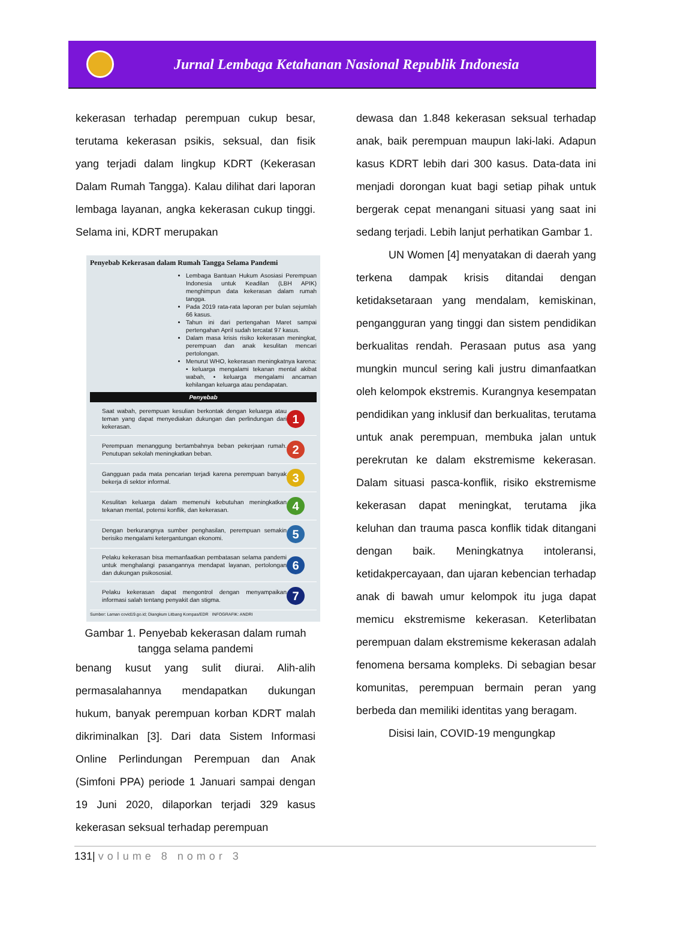Jurnal Lembaga Ketahanan Nasional Republik Indonesia
kekerasan terhadap perempuan cukup besar, terutama kekerasan psikis, seksual, dan fisik yang terjadi dalam lingkup KDRT (Kekerasan Dalam Rumah Tangga). Kalau dilihat dari laporan lembaga layanan, angka kekerasan cukup tinggi. Selama ini, KDRT merupakan
Penyebab Kekerasan dalam Rumah Tangga Selama Pandemi
Lembaga Bantuan Hukum Asosiasi Perempuan Indonesia untuk Keadilan (LBH APIK) menghimpun data kekerasan dalam rumah tangga.
Pada 2019 rata-rata laporan per bulan sejumlah 66 kasus.
Tahun ini dari pertengahan Maret sampai pertengahan April sudah tercatat 97 kasus.
Dalam masa krisis risiko kekerasan meningkat, perempuan dan anak kesulitan mencari pertolongan.
Menurut WHO, kekerasan meningkatnya karena: • keluarga mengalami tekanan mental akibat wabah, • keluarga mengalami ancaman kehilangan keluarga atau pendapatan.
Penyebab
Saat wabah, perempuan kesulian berkontak dengan keluarga atau teman yang dapat menyediakan dukungan dan perlindungan dari kekerasan. 1
Perempuan menanggung bertambahnya beban pekerjaan rumah. Penutupan sekolah meningkatkan beban. 2
Gangguan pada mata pencarian terjadi karena perempuan banyak bekerja di sektor informal. 3
Kesulitan keluarga dalam memenuhi kebutuhan meningkatkan tekanan mental, potensi konflik, dan kekerasan. 4
Dengan berkurangnya sumber penghasilan, perempuan semakin berisiko mengalami ketergantungan ekonomi. 5
Pelaku kekerasan bisa memanfaatkan pembatasan selama pandemi untuk menghalangi pasangannya mendapat layanan, pertolongan dan dukungan psikososial. 6
Pelaku kekerasan dapat mengontrol dengan menyampaikan informasi salah tentang penyakit dan stigma. 7
Sumber: Laman covid19.go.id; Diangkum Litbang Kompas/EDR INFOGRAFIK: ANDRI
Gambar 1. Penyebab kekerasan dalam rumah tangga selama pandemi
benang kusut yang sulit diurai. Alih-alih permasalahannya mendapatkan dukungan hukum, banyak perempuan korban KDRT malah dikriminalkan [3]. Dari data Sistem Informasi Online Perlindungan Perempuan dan Anak (Simfoni PPA) periode 1 Januari sampai dengan 19 Juni 2020, dilaporkan terjadi 329 kasus kekerasan seksual terhadap perempuan
dewasa dan 1.848 kekerasan seksual terhadap anak, baik perempuan maupun laki-laki. Adapun kasus KDRT lebih dari 300 kasus. Data-data ini menjadi dorongan kuat bagi setiap pihak untuk bergerak cepat menangani situasi yang saat ini sedang terjadi. Lebih lanjut perhatikan Gambar 1.
UN Women [4] menyatakan di daerah yang terkena dampak krisis ditandai dengan ketidaksetaraan yang mendalam, kemiskinan, pengangguran yang tinggi dan sistem pendidikan berkualitas rendah. Perasaan putus asa yang mungkin muncul sering kali justru dimanfaatkan oleh kelompok ekstremis. Kurangnya kesempatan pendidikan yang inklusif dan berkualitas, terutama untuk anak perempuan, membuka jalan untuk perekrutan ke dalam ekstremisme kekerasan. Dalam situasi pasca-konflik, risiko ekstremisme kekerasan dapat meningkat, terutama jika keluhan dan trauma pasca konflik tidak ditangani dengan baik. Meningkatnya intoleransi, ketidakpercayaan, dan ujaran kebencian terhadap anak di bawah umur kelompok itu juga dapat memicu ekstremisme kekerasan. Keterlibatan perempuan dalam ekstremisme kekerasan adalah fenomena bersama kompleks. Di sebagian besar komunitas, perempuan bermain peran yang berbeda dan memiliki identitas yang beragam.
Disisi lain, COVID-19 mengungkap
131| volume 8 nomor 3